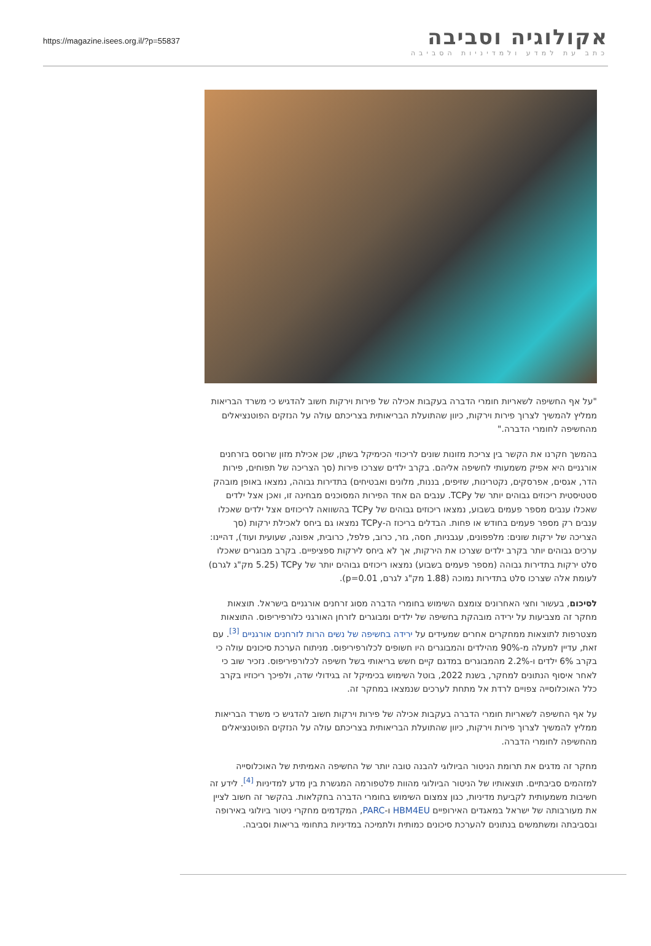https://magazine.isees.org.il/?p=55837
אקולוגיה וסביבה
כתב עת למדע ולמדיניות הסביבה
"על אף החשיפה לשאריות חומרי הדברה בעקבות אכילה של פירות וירקות חשוב להדגיש כי משרד הבריאות ממליץ להמשיך לצרוך פירות וירקות, כיוון שהתועלת הבריאותית בצריכתם עולה על הנזקים הפוטנציאלים מהחשיפה לחומרי הדברה."
בהמשך חקרנו את הקשר בין צריכת מזונות שונים לריכוזי הכימיקל בשתן, שכן אכילת מזון שרוסס בזרחנים אורגניים היא אפיק משמעותי לחשיפה אליהם. בקרב ילדים שצרכו פירות (סך הצריכה של תפוחים, פירות הדר, אגסים, אפרסקים, נקטרינות, שזיפים, בננות, מלונים ואבטיחים) בתדירות גבוהה, נמצאו באופן מובהק סטטיסטית ריכוזים גבוהים יותר של TCPy. ענבים הם אחד הפירות המסוכנים מבחינה זו, ואכן אצל ילדים שאכלו ענבים מספר פעמים בשבוע, נמצאו ריכוזים גבוהים של TCPy בהשוואה לריכוזים אצל ילדים שאכלו ענבים רק מספר פעמים בחודש או פחות. הבדלים בריכוז ה-TCPy נמצאו גם ביחס לאכילת ירקות (סך הצריכה של ירקות שונים: מלפפונים, עגבניות, חסה, גזר, כרוב, פלפל, כרובית, אפונה, שעועית ועוד), דהיינו: ערכים גבוהים יותר בקרב ילדים שצרכו את הירקות, אך לא ביחס לירקות ספציפיים. בקרב מבוגרים שאכלו סלט ירקות בתדירות גבוהה (מספר פעמים בשבוע) נמצאו ריכוזים גבוהים יותר של TCPy (5.25 מק"ג לגרם) לעומת אלה שצרכו סלט בתדירות נמוכה (1.88 מק"ג לגרם, p=0.01).
לסיכום, בעשור וחצי האחרונים צומצם השימוש בחומרי הדברה מסוג זרחנים אורגניים בישראל. תוצאות מחקר זה מצביעות על ירידה מובהקת בחשיפה של ילדים ומבוגרים לזרחן האורגני כלורפיריפוס. התוצאות מצטרפות לתוצאות ממחקרים אחרים שמעידים על ירידה בחשיפה של נשים הרות לזרחנים אורגניים <sup>[3]</sup>. עם זאת, עדיין למעלה מ-90% מהילדים והמבוגרים היו חשופים לכלורפיריפוס. מניתוח הערכת סיכונים עולה כי בקרב 6% ילדים ו-2.2% מהמבוגרים במדגם קיים חשש בריאותי בשל חשיפה לכלורפיריפוס. נזכיר שוב כי לאחר איסוף הנתונים למחקר, בשנת 2022, בוטל השימוש בכימיקל זה בגידולי שדה, ולפיכך ריכוזיו בקרב כלל האוכלוסייה צפויים לרדת אל מתחת לערכים שנמצאו במחקר זה.
על אף החשיפה לשאריות חומרי הדברה בעקבות אכילה של פירות וירקות חשוב להדגיש כי משרד הבריאות ממליץ להמשיך לצרוך פירות וירקות, כיוון שהתועלת הבריאותית בצריכתם עולה על הנזקים הפוטנציאלים מהחשיפה לחומרי הדברה.
מחקר זה מדגים את תרומת הניטור הביולוגי להבנה טובה יותר של החשיפה האמיתית של האוכלוסייה למזהמים סביבתיים. תוצאותיו של הניטור הביולוגי מהוות פלטפורמה המגשרת בין מדע למדיניות <sup>[4]</sup>. לידע זה חשיבות משמעותית לקביעת מדיניות, כגון צמצום השימוש בחומרי הדברה בחקלאות. בהקשר זה חשוב לציין את מעורבותה של ישראל במאגדים האירופיים HBM4EU ו-PARC, המקדמים מחקרי ניטור ביולוגי באירופה ובסביבתה ומשתמשים בנתונים להערכת סיכונים כמותית ולתמיכה במדיניות בתחומי בריאות וסביבה.